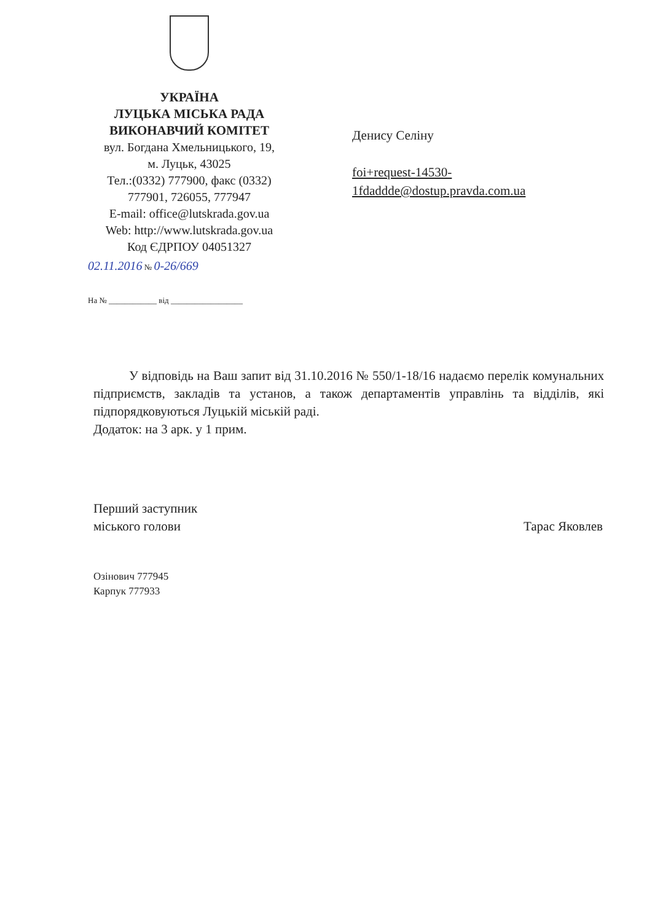УКРАЇНА
ЛУЦЬКА МІСЬКА РАДА
ВИКОНАВЧИЙ КОМІТЕТ
вул. Богдана Хмельницького, 19,
м. Луцьк, 43025
Тел.:(0332) 777900, факс (0332) 777901, 726055, 777947
E-mail: office@lutskrada.gov.ua
Web: http://www.lutskrada.gov.ua
Код ЄДРПОУ 04051327
02.11.2016 № 0-26/669
На № ____________ від __________________
Денису Селіну
foi+request-14530-
1fdaddde@dostup.pravda.com.ua
У відповідь на Ваш запит від 31.10.2016 № 550/1-18/16 надаємо перелік комунальних підприємств, закладів та установ, а також департаментів управлінь та відділів, які підпорядковуються Луцькій міській раді.
Додаток: на 3 арк. у 1 прим.
Перший заступник
міського голови
Тарас Яковлев
Озінович 777945
Карпук 777933